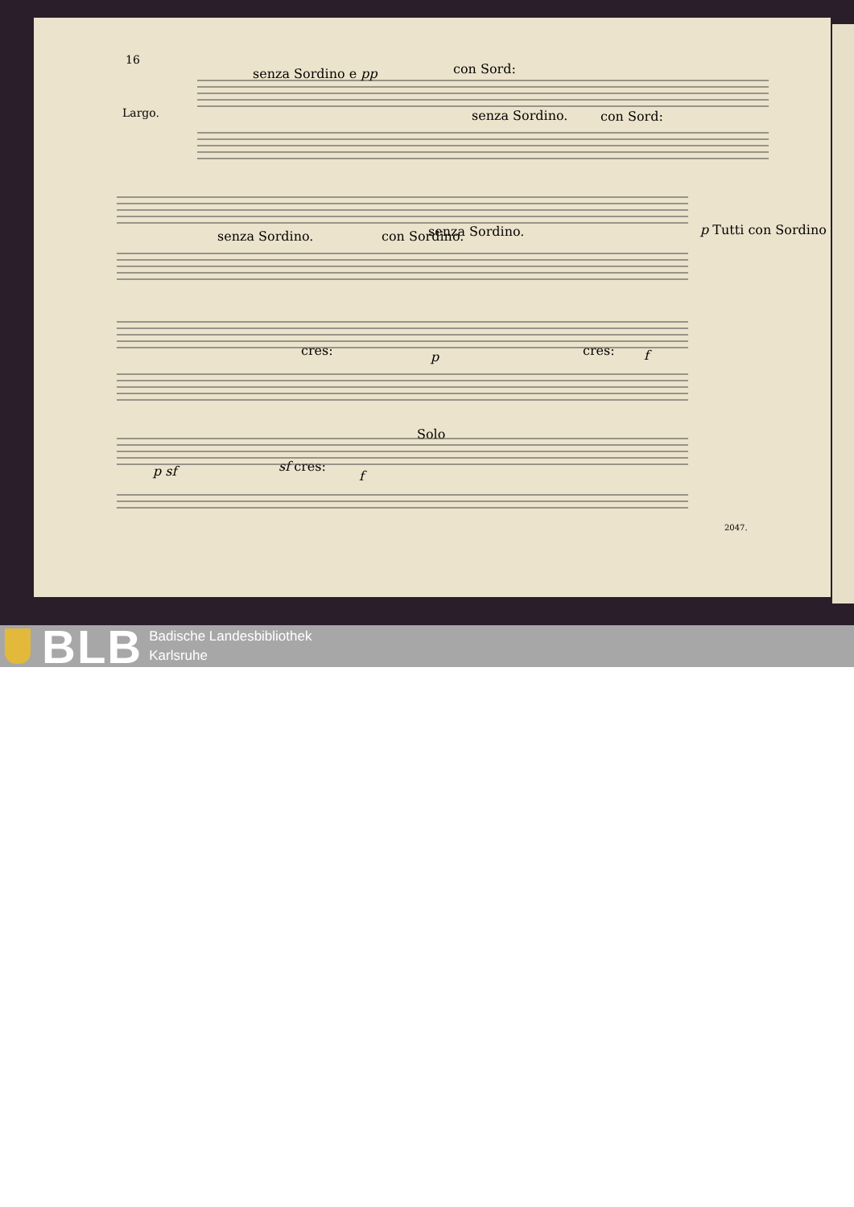16
Largo.
senza Sordino e pp con Sord:
senza Sordino. con Sord:
senza Sordino. con Sordino. senza Sordino. p Tutti con Sordino
cres: p cres: f
Solo
p sf sf cres:
f
2047.
BLB
Badische Landesbibliothek
Karlsruhe